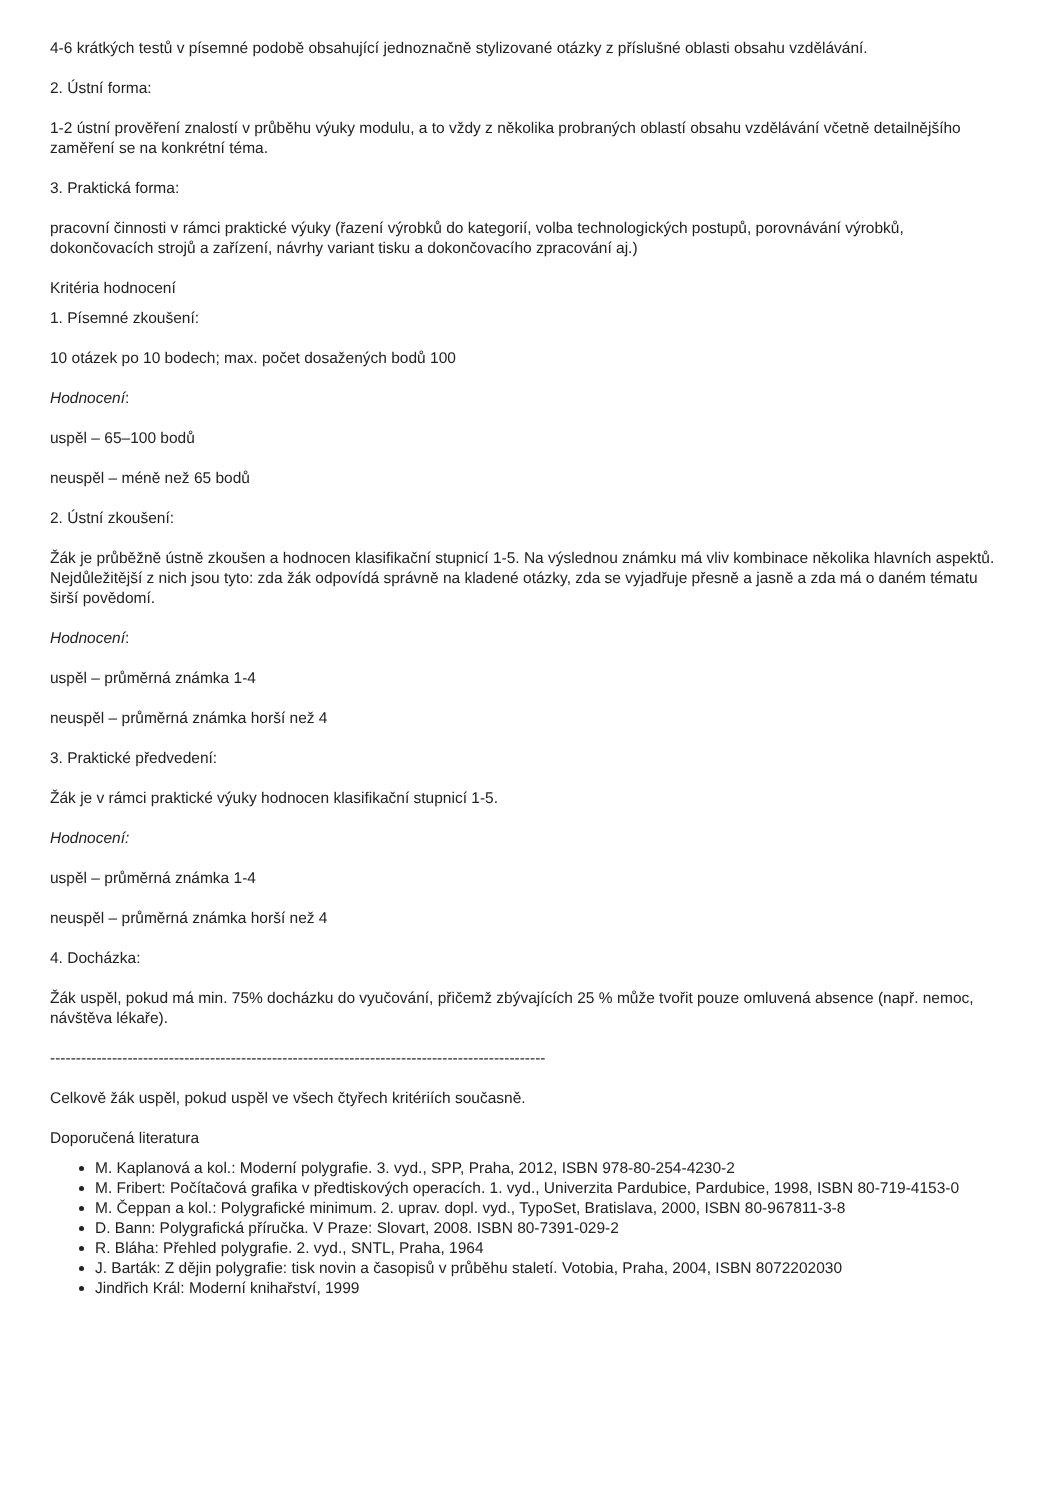4-6 krátkých testů v písemné podobě obsahující jednoznačně stylizované otázky z příslušné oblasti obsahu vzdělávání.
2. Ústní forma:
1-2 ústní prověření znalostí v průběhu výuky modulu, a to vždy z několika probraných oblastí obsahu vzdělávání včetně detailnějšího zaměření se na konkrétní téma.
3. Praktická forma:
pracovní činnosti v rámci praktické výuky (řazení výrobků do kategorií, volba technologických postupů, porovnávání výrobků, dokončovacích strojů a zařízení, návrhy variant tisku a dokončovacího zpracování aj.)
Kritéria hodnocení
1. Písemné zkoušení:
10 otázek po 10 bodech; max. počet dosažených bodů 100
Hodnocení:
uspěl – 65–100 bodů
neuspěl – méně než 65 bodů
2. Ústní zkoušení:
Žák je průběžně ústně zkoušen a hodnocen klasifikační stupnicí 1-5. Na výslednou známku má vliv kombinace několika hlavních aspektů. Nejdůležitější z nich jsou tyto: zda žák odpovídá správně na kladené otázky, zda se vyjadřuje přesně a jasně a zda má o daném tématu širší povědomí.
Hodnocení:
uspěl – průměrná známka 1-4
neuspěl – průměrná známka horší než 4
3. Praktické předvedení:
Žák je v rámci praktické výuky hodnocen klasifikační stupnicí 1-5.
Hodnocení:
uspěl – průměrná známka 1-4
neuspěl – průměrná známka horší než 4
4. Docházka:
Žák uspěl, pokud má min. 75% docházku do vyučování, přičemž zbývajících 25 % může tvořit pouze omluvená absence (např. nemoc, návštěva lékaře).
------------------------------------------------------------------------------------------------
Celkově žák uspěl, pokud uspěl ve všech čtyřech kritériích současně.
Doporučená literatura
M. Kaplanová a kol.: Moderní polygrafie. 3. vyd., SPP, Praha, 2012, ISBN 978-80-254-4230-2
M. Fribert: Počítačová grafika v předtiskových operacích. 1. vyd., Univerzita Pardubice, Pardubice, 1998, ISBN 80-719-4153-0
M. Čeppan a kol.: Polygrafické minimum. 2. uprav. dopl. vyd., TypoSet, Bratislava, 2000, ISBN 80-967811-3-8
D. Bann: Polygrafická příručka. V Praze: Slovart, 2008. ISBN 80-7391-029-2
R. Bláha: Přehled polygrafie. 2. vyd., SNTL, Praha, 1964
J. Barták: Z dějin polygrafie: tisk novin a časopisů v průběhu staletí. Votobia, Praha, 2004, ISBN 8072202030
Jindřich Král: Moderní knihařství, 1999